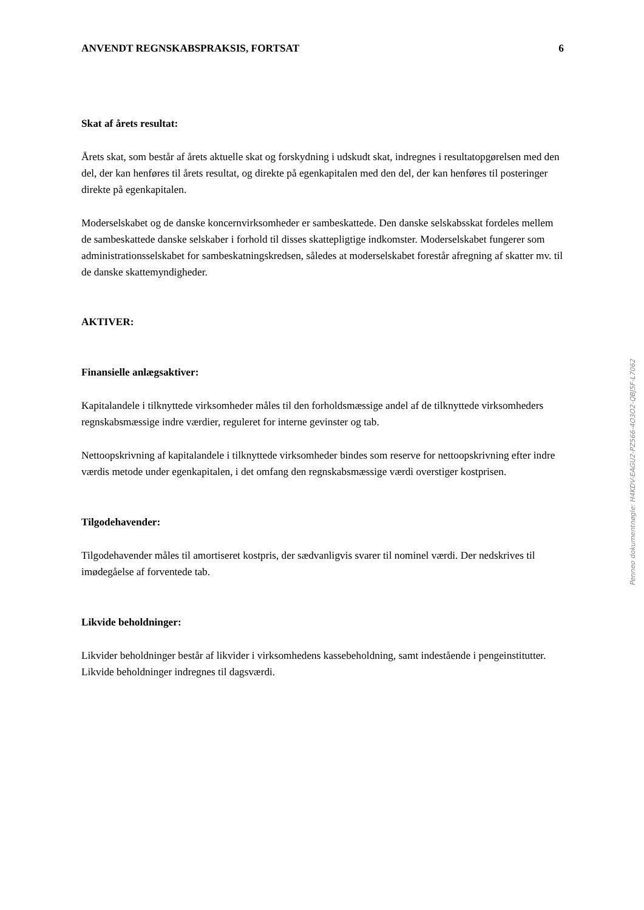ANVENDT REGNSKABSPRAKSIS, FORTSAT 6
Skat af årets resultat:
Årets skat, som består af årets aktuelle skat og forskydning i udskudt skat, indregnes i resultatopgørelsen med den del, der kan henføres til årets resultat, og direkte på egenkapitalen med den del, der kan henføres til posteringer direkte på egenkapitalen.
Moderselskabet og de danske koncernvirksomheder er sambeskattede. Den danske selskabsskat fordeles mellem de sambeskattede danske selskaber i forhold til disses skattepligtige indkomster. Moderselskabet fungerer som administrationsselskabet for sambeskatningskredsen, således at moderselskabet forestår afregning af skatter mv. til de danske skattemyndigheder.
AKTIVER:
Finansielle anlægsaktiver:
Kapitalandele i tilknyttede virksomheder måles til den forholdsmæssige andel af de tilknyttede virksomheders regnskabsmæssige indre værdier, reguleret for interne gevinster og tab.
Nettoopskrivning af kapitalandele i tilknyttede virksomheder bindes som reserve for nettoopskrivning efter indre værdis metode under egenkapitalen, i det omfang den regnskabsmæssige værdi overstiger kostprisen.
Tilgodehavender:
Tilgodehavender måles til amortiseret kostpris, der sædvanligvis svarer til nominel værdi. Der nedskrives til imødegåelse af forventede tab.
Likvide beholdninger:
Likvider beholdninger består af likvider i virksomhedens kassebeholdning, samt indestående i pengeinstitutter. Likvide beholdninger indregnes til dagsværdi.
Penneo dokumentnøgle: H4KDV-EAGU2-PZ566-4O3O2-QBJ5F-L7062